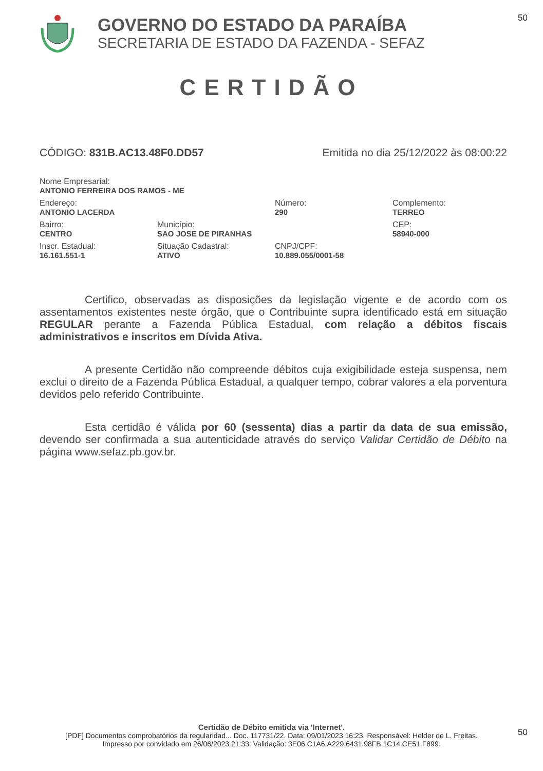50
GOVERNO DO ESTADO DA PARAÍBA
SECRETARIA DE ESTADO DA FAZENDA - SEFAZ
CERTIDÃO
CÓDIGO: 831B.AC13.48F0.DD57 Emitida no dia 25/12/2022 às 08:00:22
Nome Empresarial:
ANTONIO FERREIRA DOS RAMOS - ME
Endereço:
ANTONIO LACERDA
Número:
290
Complemento:
TERREO
Bairro:
CENTRO
Município:
SAO JOSE DE PIRANHAS
CEP:
58940-000
Inscr. Estadual:
16.161.551-1
Situação Cadastral:
ATIVO
CNPJ/CPF:
10.889.055/0001-58
Certifico, observadas as disposições da legislação vigente e de acordo com os assentamentos existentes neste órgão, que o Contribuinte supra identificado está em situação REGULAR perante a Fazenda Pública Estadual, com relação a débitos fiscais administrativos e inscritos em Dívida Ativa.
A presente Certidão não compreende débitos cuja exigibilidade esteja suspensa, nem exclui o direito de a Fazenda Pública Estadual, a qualquer tempo, cobrar valores a ela porventura devidos pelo referido Contribuinte.
Esta certidão é válida por 60 (sessenta) dias a partir da data de sua emissão, devendo ser confirmada a sua autenticidade através do serviço Validar Certidão de Débito na página www.sefaz.pb.gov.br.
Certidão de Débito emitida via 'Internet'.
[PDF] Documentos comprobatórios da regularidad... Doc. 117731/22. Data: 09/01/2023 16:23. Responsável: Helder de L. Freitas.
Impresso por convidado em 26/06/2023 21:33. Validação: 3E06.C1A6.A229.6431.98FB.1C14.CE51.F899.
50